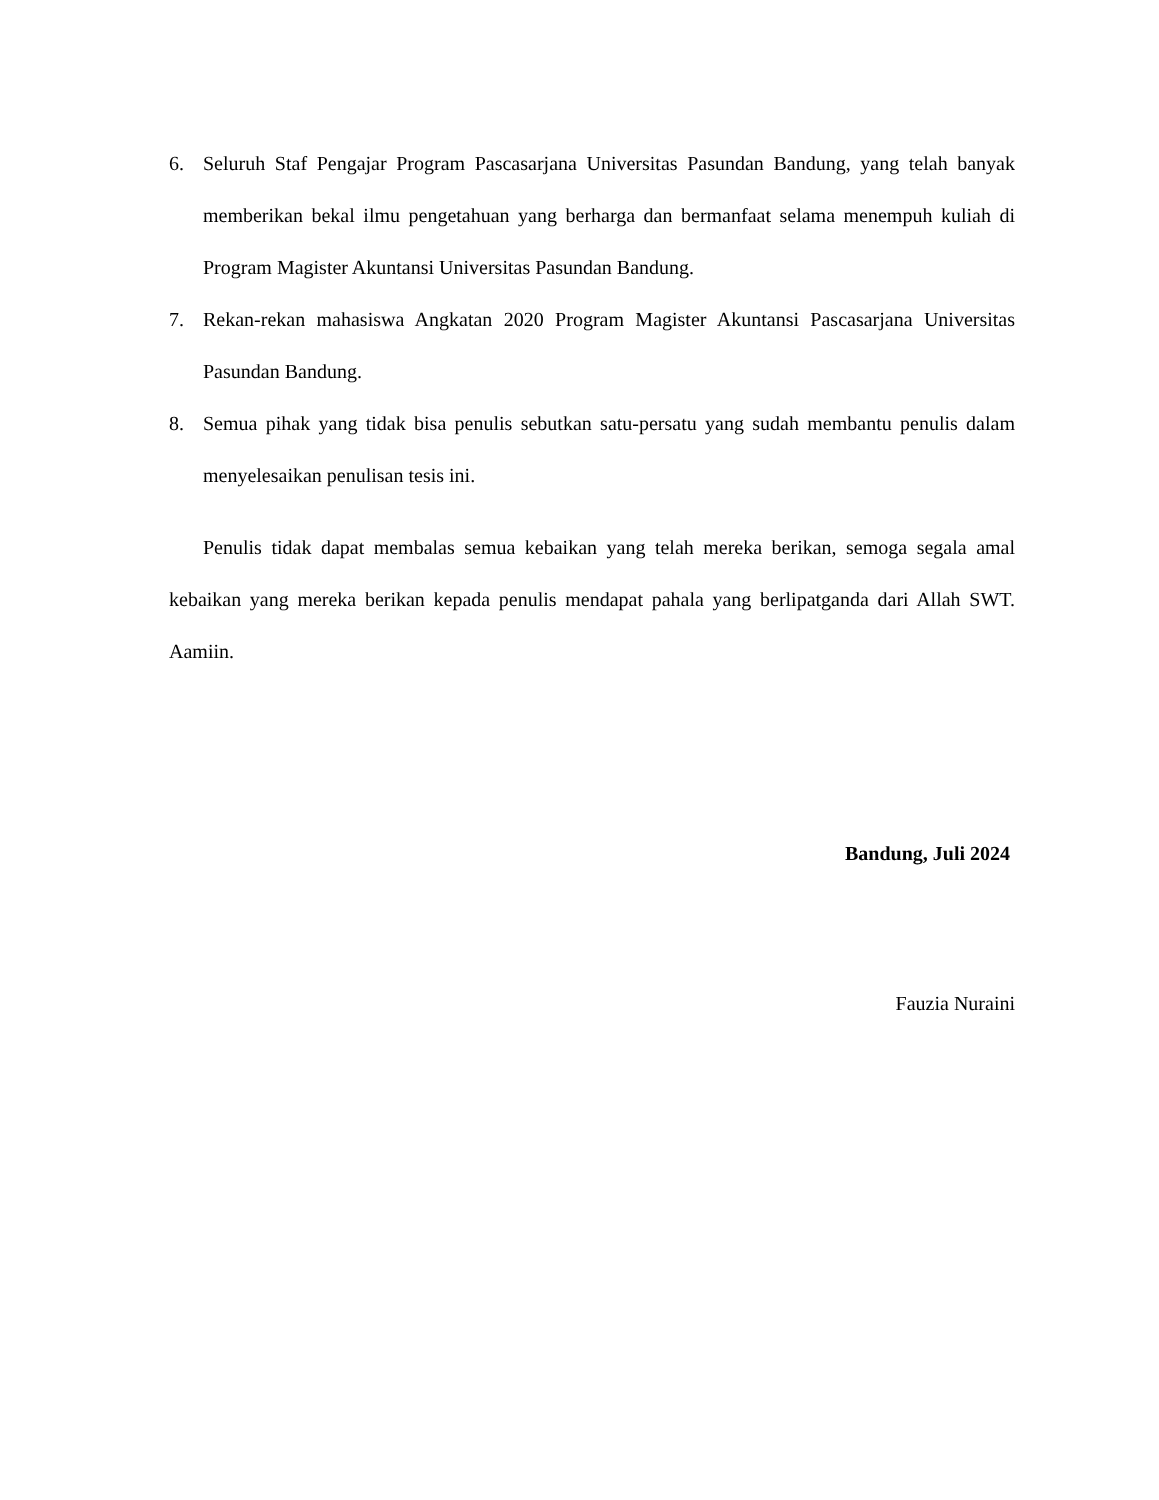6. Seluruh Staf Pengajar Program Pascasarjana Universitas Pasundan Bandung, yang telah banyak memberikan bekal ilmu pengetahuan yang berharga dan bermanfaat selama menempuh kuliah di Program Magister Akuntansi Universitas Pasundan Bandung.
7. Rekan-rekan mahasiswa Angkatan 2020 Program Magister Akuntansi Pascasarjana Universitas Pasundan Bandung.
8. Semua pihak yang tidak bisa penulis sebutkan satu-persatu yang sudah membantu penulis dalam menyelesaikan penulisan tesis ini.
Penulis tidak dapat membalas semua kebaikan yang telah mereka berikan, semoga segala amal kebaikan yang mereka berikan kepada penulis mendapat pahala yang berlipatganda dari Allah SWT. Aamiin.
Bandung, Juli 2024
Fauzia Nuraini